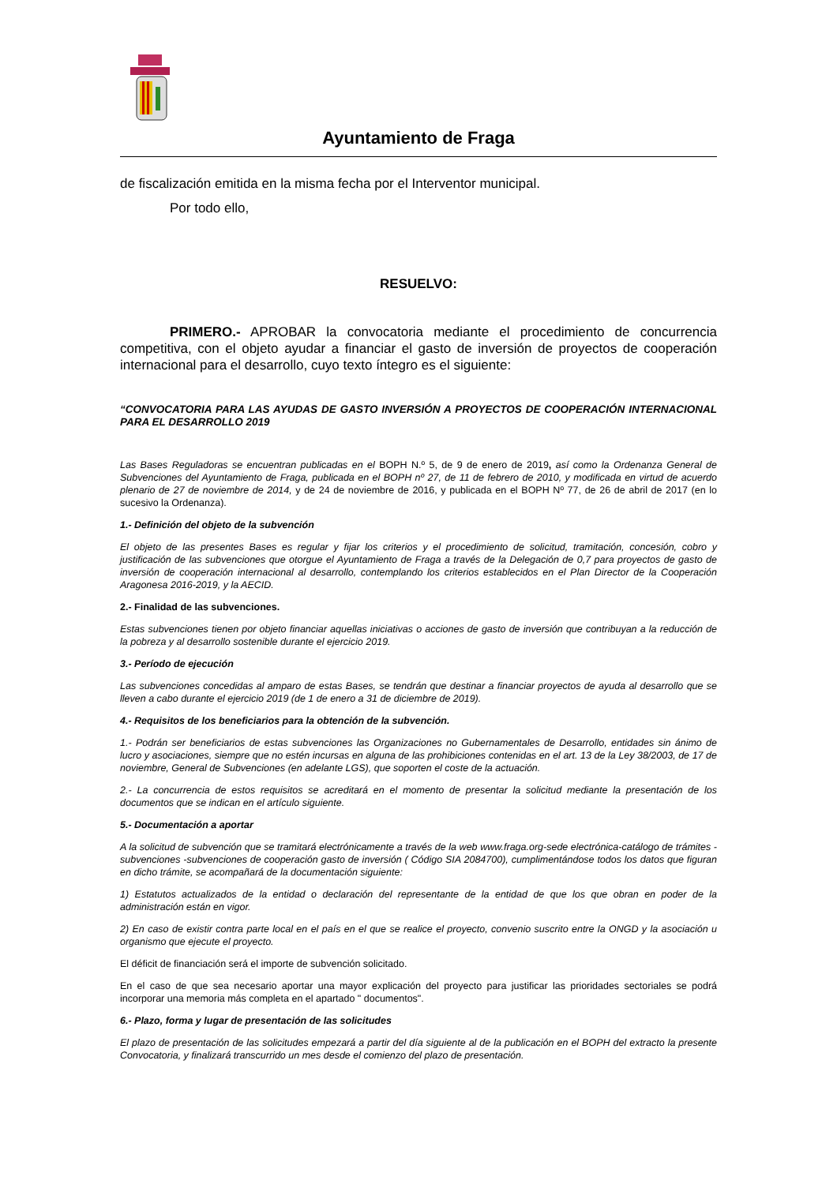Ayuntamiento de Fraga
de fiscalización emitida en la misma fecha por el Interventor municipal.
Por todo ello,
RESUELVO:
PRIMERO.- APROBAR la convocatoria mediante el procedimiento de concurrencia competitiva, con el objeto ayudar a financiar el gasto de inversión de proyectos de cooperación internacional para el desarrollo, cuyo texto íntegro es el siguiente:
“CONVOCATORIA PARA LAS AYUDAS DE GASTO INVERSIÓN A PROYECTOS DE COOPERACIÓN INTERNACIONAL PARA EL DESARROLLO 2019
Las Bases Reguladoras se encuentran publicadas en el BOPH N.º 5, de 9 de enero de 2019, así como la Ordenanza General de Subvenciones del Ayuntamiento de Fraga, publicada en el BOPH nº 27, de 11 de febrero de 2010, y modificada en virtud de acuerdo plenario de 27 de noviembre de 2014, y de 24 de noviembre de 2016, y publicada en el BOPH Nº 77, de 26 de abril de 2017 (en lo sucesivo la Ordenanza).
1.- Definición del objeto de la subvención
El objeto de las presentes Bases es regular y fijar los criterios y el procedimiento de solicitud, tramitación, concesión, cobro y justificación de las subvenciones que otorgue el Ayuntamiento de Fraga a través de la Delegación de 0,7 para proyectos de gasto de inversión de cooperación internacional al desarrollo, contemplando los criterios establecidos en el Plan Director de la Cooperación Aragonesa 2016-2019, y la AECID.
2.- Finalidad de las subvenciones.
Estas subvenciones tienen por objeto financiar aquellas iniciativas o acciones de gasto de inversión que contribuyan a la reducción de la pobreza y al desarrollo sostenible durante el ejercicio 2019.
3.- Período de ejecución
Las subvenciones concedidas al amparo de estas Bases, se tendrán que destinar a financiar proyectos de ayuda al desarrollo que se lleven a cabo durante el ejercicio 2019 (de 1 de enero a 31 de diciembre de 2019).
4.- Requisitos de los beneficiarios para la obtención de la subvención.
1.- Podrán ser beneficiarios de estas subvenciones las Organizaciones no Gubernamentales de Desarrollo, entidades sin ánimo de lucro y asociaciones, siempre que no estén incursas en alguna de las prohibiciones contenidas en el art. 13 de la Ley 38/2003, de 17 de noviembre, General de Subvenciones (en adelante LGS), que soporten el coste de la actuación.
2.- La concurrencia de estos requisitos se acreditará en el momento de presentar la solicitud mediante la presentación de los documentos que se indican en el artículo siguiente.
5.- Documentación a aportar
A la solicitud de subvención que se tramitará electrónicamente a través de la web www.fraga.org-sede electrónica-catálogo de trámites - subvenciones -subvenciones de cooperación gasto de inversión ( Código SIA 2084700), cumplimentándose todos los datos que figuran en dicho trámite, se acompañará de la documentación siguiente:
1) Estatutos actualizados de la entidad o declaración del representante de la entidad de que los que obran en poder de la administración están en vigor.
2) En caso de existir contra parte local en el país en el que se realice el proyecto, convenio suscrito entre la ONGD y la asociación u organismo que ejecute el proyecto.
El déficit de financiación será el importe de subvención solicitado.
En el caso de que sea necesario aportar una mayor explicación del proyecto para justificar las prioridades sectoriales se podrá incorporar una memoria más completa en el apartado " documentos".
6.- Plazo, forma y lugar de presentación de las solicitudes
El plazo de presentación de las solicitudes empezará a partir del día siguiente al de la publicación en el BOPH del extracto la presente Convocatoria, y finalizará transcurrido un mes desde el comienzo del plazo de presentación.